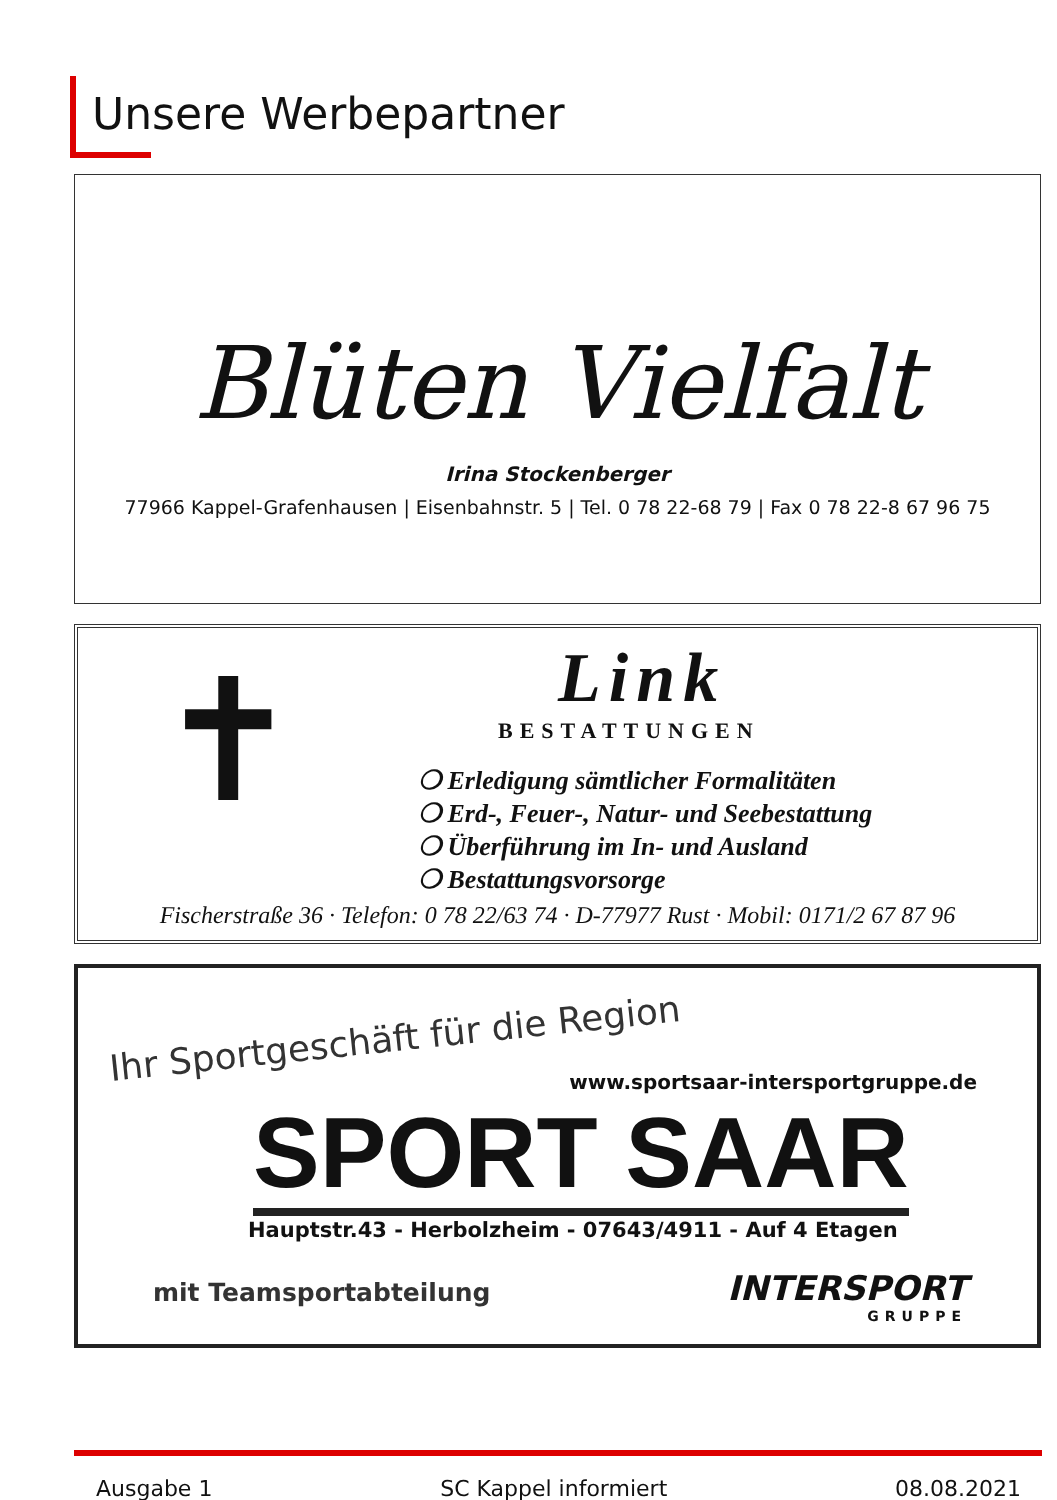Unsere Werbepartner
Blüten Vielfalt
Irina Stockenberger
77966 Kappel-Grafenhausen | Eisenbahnstr. 5 | Tel. 0 78 22-68 79 | Fax 0 78 22-8 67 96 75
✝
Link
BESTATTUNGEN
❍ Erledigung sämtlicher Formalitäten
❍ Erd-, Feuer-, Natur- und Seebestattung
❍ Überführung im In- und Ausland
❍ Bestattungsvorsorge
Fischerstraße 36 · Telefon: 0 78 22/63 74 · D-77977 Rust · Mobil: 0171/2 67 87 96
Ihr Sportgeschäft für die Region
www.sportsaar-intersportgruppe.de
SPORT SAAR
Hauptstr.43 - Herbolzheim - 07643/4911 - Auf 4 Etagen
mit Teamsportabteilung INTERSPORT
GRUPPE
Ausgabe 1 SC Kappel informiert 08.08.2021